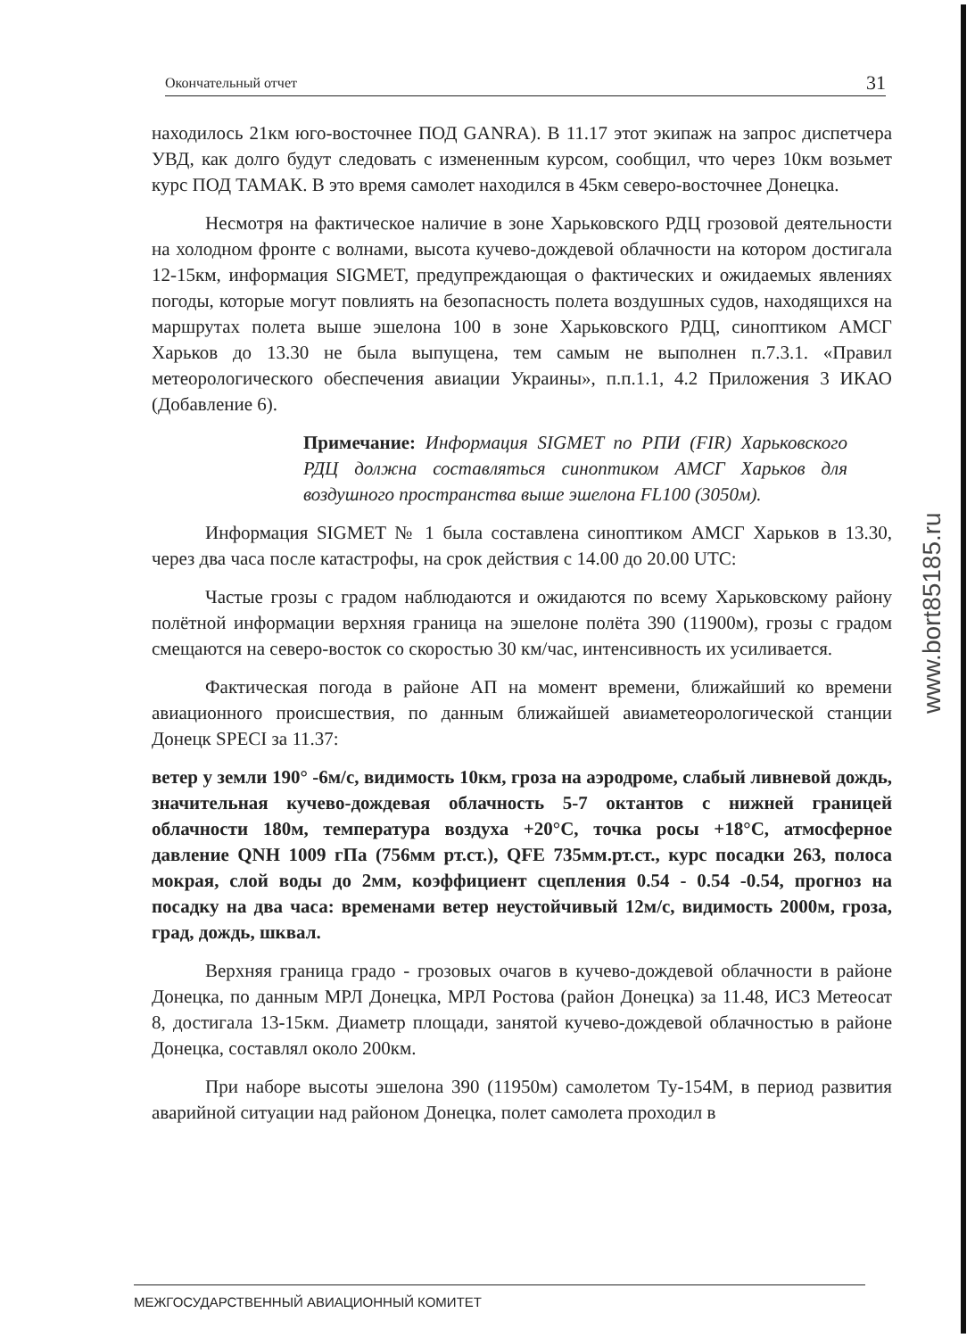Окончательный отчет 31
находилось 21км юго-восточнее ПОД GANRA). В 11.17 этот экипаж на запрос диспетчера УВД, как долго будут следовать с измененным курсом, сообщил, что через 10км возьмет курс ПОД ТАМАК. В это время самолет находился в 45км северо-восточнее Донецка.
Несмотря на фактическое наличие в зоне Харьковского РДЦ грозовой деятельности на холодном фронте с волнами, высота кучево-дождевой облачности на котором достигала 12-15км, информация SIGMET, предупреждающая о фактических и ожидаемых явлениях погоды, которые могут повлиять на безопасность полета воздушных судов, находящихся на маршрутах полета выше эшелона 100 в зоне Харьковского РДЦ, синоптиком АМСГ Харьков до 13.30 не была выпущена, тем самым не выполнен п.7.3.1. «Правил метеорологического обеспечения авиации Украины», п.п.1.1, 4.2 Приложения 3 ИКАО (Добавление 6).
Примечание: Информация SIGMET по РПИ (FIR) Харьковского РДЦ должна составляться синоптиком АМСГ Харьков для воздушного пространства выше эшелона FL100 (3050м).
Информация SIGMET № 1 была составлена синоптиком АМСГ Харьков в 13.30, через два часа после катастрофы, на срок действия с 14.00 до 20.00 UTC:
Частые грозы с градом наблюдаются и ожидаются по всему Харьковскому району полётной информации верхняя граница на эшелоне полёта 390 (11900м), грозы с градом смещаются на северо-восток со скоростью 30 км/час, интенсивность их усиливается.
Фактическая погода в районе АП на момент времени, ближайший ко времени авиационного происшествия, по данным ближайшей авиаметеорологической станции Донецк SPECI за 11.37:
ветер у земли 190° -6м/с, видимость 10км, гроза на аэродроме, слабый ливневой дождь, значительная кучево-дождевая облачность 5-7 октантов с нижней границей облачности 180м, температура воздуха +20°С, точка росы +18°С, атмосферное давление QNH 1009 гПа (756мм рт.ст.), QFE 735мм.рт.ст., курс посадки 263, полоса мокрая, слой воды до 2мм, коэффициент сцепления 0.54 - 0.54 -0.54, прогноз на посадку на два часа: временами ветер неустойчивый 12м/с, видимость 2000м, гроза, град, дождь, шквал.
Верхняя граница градо - грозовых очагов в кучево-дождевой облачности в районе Донецка, по данным МРЛ Донецка, МРЛ Ростова (район Донецка) за 11.48, ИСЗ Метеосат 8, достигала 13-15км. Диаметр площади, занятой кучево-дождевой облачностью в районе Донецка, составлял около 200км.
При наборе высоты эшелона 390 (11950м) самолетом Ту-154М, в период развития аварийной ситуации над районом Донецка, полет самолета проходил в
www.bort85185.ru
МЕЖГОСУДАРСТВЕННЫЙ АВИАЦИОННЫЙ КОМИТЕТ